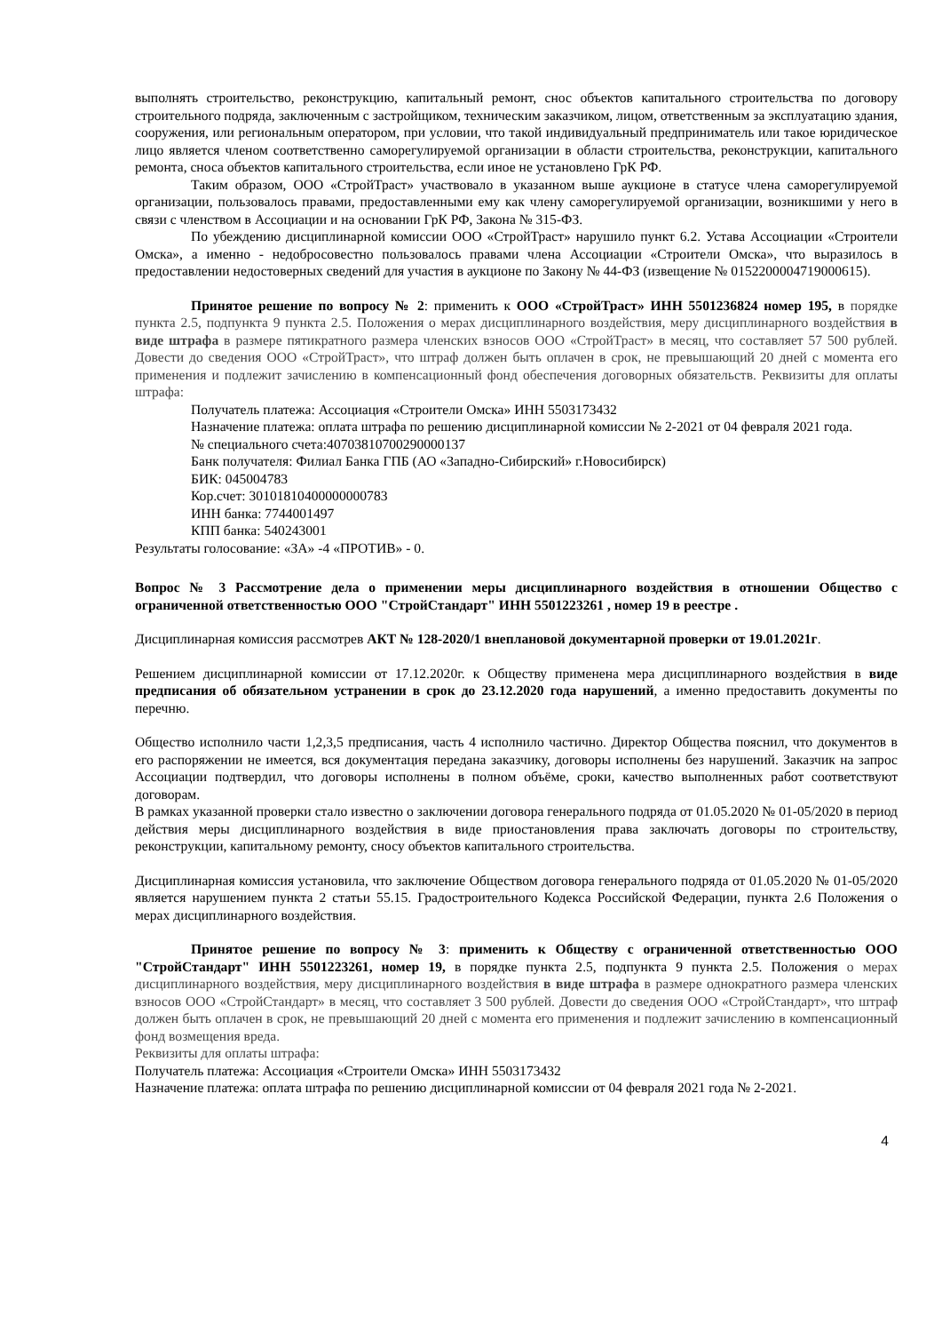выполнять строительство, реконструкцию, капитальный ремонт, снос объектов капитального строительства по договору строительного подряда, заключенным с застройщиком, техническим заказчиком, лицом, ответственным за эксплуатацию здания, сооружения, или региональным оператором, при условии, что такой индивидуальный предприниматель или такое юридическое лицо является членом соответственно саморегулируемой организации в области строительства, реконструкции, капитального ремонта, сноса объектов капитального строительства, если иное не установлено ГрК РФ.
Таким образом, ООО «СтройТраст» участвовало в указанном выше аукционе в статусе члена саморегулируемой организации, пользовалось правами, предоставленными ему как члену саморегулируемой организации, возникшими у него в связи с членством в Ассоциации и на основании ГрК РФ, Закона № 315-ФЗ.
По убеждению дисциплинарной комиссии ООО «СтройТраст» нарушило пункт 6.2. Устава Ассоциации «Строители Омска», а именно - недобросовестно пользовалось правами члена Ассоциации «Строители Омска», что выразилось в предоставлении недостоверных сведений для участия в аукционе по Закону № 44-ФЗ (извещение № 0152200004719000615).
Принятое решение по вопросу № 2: применить к ООО «СтройТраст» ИНН 5501236824 номер 195, в порядке пункта 2.5, подпункта 9 пункта 2.5. Положения о мерах дисциплинарного воздействия, меру дисциплинарного воздействия в виде штрафа в размере пятикратного размера членских взносов ООО «СтройТраст» в месяц, что составляет 57 500 рублей. Довести до сведения ООО «СтройТраст», что штраф должен быть оплачен в срок, не превышающий 20 дней с момента его применения и подлежит зачислению в компенсационный фонд обеспечения договорных обязательств. Реквизиты для оплаты штрафа:
Получатель платежа: Ассоциация «Строители Омска» ИНН 5503173432
Назначение платежа: оплата штрафа по решению дисциплинарной комиссии № 2-2021 от 04 февраля 2021 года.
№ специального счета:40703810700290000137
Банк получателя: Филиал Банка ГПБ (АО «Западно-Сибирский» г.Новосибирск)
БИК: 045004783
Кор.счет: 30101810400000000783
ИНН банка: 7744001497
КПП банка: 540243001
Результаты голосование: «ЗА» -4 «ПРОТИВ» - 0.
Вопрос № 3 Рассмотрение дела о применении меры дисциплинарного воздействия в отношении Общество с ограниченной ответственностью ООО "СтройСтандарт" ИНН 5501223261 , номер 19 в реестре .
Дисциплинарная комиссия рассмотрев АКТ № 128-2020/1 внеплановой документарной проверки от 19.01.2021г.
Решением дисциплинарной комиссии от 17.12.2020г. к Обществу применена мера дисциплинарного воздействия в виде предписания об обязательном устранении в срок до 23.12.2020 года нарушений, а именно предоставить документы по перечню.
Общество исполнило части 1,2,3,5 предписания, часть 4 исполнило частично. Директор Общества пояснил, что документов в его распоряжении не имеется, вся документация передана заказчику, договоры исполнены без нарушений. Заказчик на запрос Ассоциации подтвердил, что договоры исполнены в полном объёме, сроки, качество выполненных работ соответствуют договорам.
В рамках указанной проверки стало известно о заключении договора генерального подряда от 01.05.2020 № 01-05/2020 в период действия меры дисциплинарного воздействия в виде приостановления права заключать договоры по строительству, реконструкции, капитальному ремонту, сносу объектов капитального строительства.
Дисциплинарная комиссия установила, что заключение Обществом договора генерального подряда от 01.05.2020 № 01-05/2020 является нарушением пункта 2 статьи 55.15. Градостроительного Кодекса Российской Федерации, пункта 2.6 Положения о мерах дисциплинарного воздействия.
Принятое решение по вопросу № 3: применить к Обществу с ограниченной ответственностью ООО "СтройСтандарт" ИНН 5501223261, номер 19, в порядке пункта 2.5, подпункта 9 пункта 2.5. Положения о мерах дисциплинарного воздействия, меру дисциплинарного воздействия в виде штрафа в размере однократного размера членских взносов ООО «СтройСтандарт» в месяц, что составляет 3 500 рублей. Довести до сведения ООО «СтройСтандарт», что штраф должен быть оплачен в срок, не превышающий 20 дней с момента его применения и подлежит зачислению в компенсационный фонд возмещения вреда.
Реквизиты для оплаты штрафа:
Получатель платежа: Ассоциация «Строители Омска» ИНН 5503173432
Назначение платежа: оплата штрафа по решению дисциплинарной комиссии от 04 февраля 2021 года № 2-2021.
4